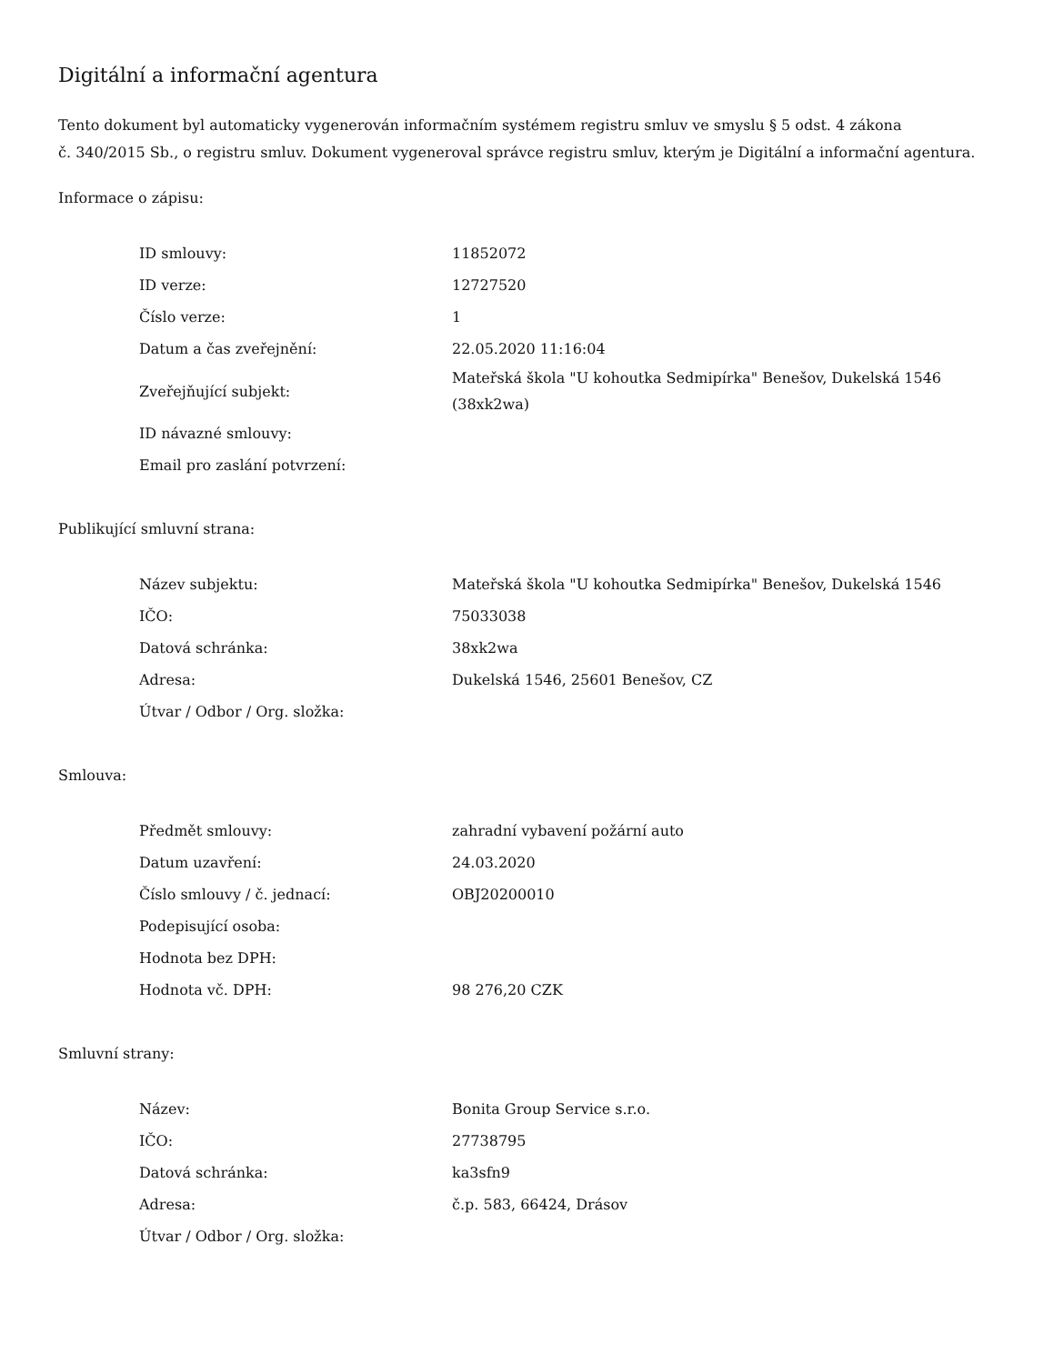Digitální a informační agentura
Tento dokument byl automaticky vygenerován informačním systémem registru smluv ve smyslu § 5 odst. 4 zákona
č. 340/2015 Sb., o registru smluv. Dokument vygeneroval správce registru smluv, kterým je Digitální a informační agentura.
Informace o zápisu:
| ID smlouvy: | 11852072 |
| ID verze: | 12727520 |
| Číslo verze: | 1 |
| Datum a čas zveřejnění: | 22.05.2020 11:16:04 |
| Zveřejňující subjekt: | Mateřská škola "U kohoutka Sedmipírka" Benešov, Dukelská 1546 (38xk2wa) |
| ID návazné smlouvy: | |
| Email pro zaslání potvrzení: | |
Publikující smluvní strana:
| Název subjektu: | Mateřská škola "U kohoutka Sedmipírka" Benešov, Dukelská 1546 |
| IČO: | 75033038 |
| Datová schránka: | 38xk2wa |
| Adresa: | Dukelská 1546, 25601 Benešov, CZ |
| Útvar / Odbor / Org. složka: | |
Smlouva:
| Předmět smlouvy: | zahradní vybavení požární auto |
| Datum uzavření: | 24.03.2020 |
| Číslo smlouvy / č. jednací: | OBJ20200010 |
| Podepisující osoba: | |
| Hodnota bez DPH: | |
| Hodnota vč. DPH: | 98 276,20 CZK |
Smluvní strany:
| Název: | Bonita Group Service s.r.o. |
| IČO: | 27738795 |
| Datová schránka: | ka3sfn9 |
| Adresa: | č.p. 583, 66424, Drásov |
| Útvar / Odbor / Org. složka: | |